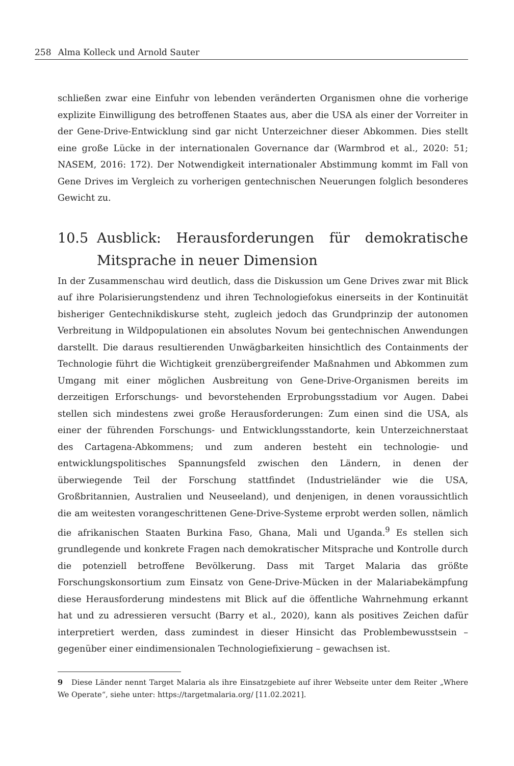258 Alma Kolleck und Arnold Sauter
schließen zwar eine Einfuhr von lebenden veränderten Organismen ohne die vorherige explizite Einwilligung des betroffenen Staates aus, aber die USA als einer der Vorreiter in der Gene-Drive-Entwicklung sind gar nicht Unterzeichner dieser Abkommen. Dies stellt eine große Lücke in der internationalen Governance dar (Warmbrod et al., 2020: 51; NASEM, 2016: 172). Der Notwendigkeit internationaler Abstimmung kommt im Fall von Gene Drives im Vergleich zu vorherigen gentechnischen Neuerungen folglich besonderes Gewicht zu.
10.5 Ausblick: Herausforderungen für demokratische Mitsprache in neuer Dimension
In der Zusammenschau wird deutlich, dass die Diskussion um Gene Drives zwar mit Blick auf ihre Polarisierungstendenz und ihren Technologiefokus einerseits in der Kontinuität bisheriger Gentechnikdiskurse steht, zugleich jedoch das Grundprinzip der autonomen Verbreitung in Wildpopulationen ein absolutes Novum bei gentechnischen Anwendungen darstellt. Die daraus resultierenden Unwägbarkeiten hinsichtlich des Containments der Technologie führt die Wichtigkeit grenzübergreifender Maßnahmen und Abkommen zum Umgang mit einer möglichen Ausbreitung von Gene-Drive-Organismen bereits im derzeitigen Erforschungs- und bevorstehenden Erprobungsstadium vor Augen. Dabei stellen sich mindestens zwei große Herausforderungen: Zum einen sind die USA, als einer der führenden Forschungs- und Entwicklungsstandorte, kein Unterzeichnerstaat des Cartagena-Abkommens; und zum anderen besteht ein technologie- und entwicklungspolitisches Spannungsfeld zwischen den Ländern, in denen der überwiegende Teil der Forschung stattfindet (Industrieländer wie die USA, Großbritannien, Australien und Neuseeland), und denjenigen, in denen voraussichtlich die am weitesten vorangeschrittenen Gene-Drive-Systeme erprobt werden sollen, nämlich die afrikanischen Staaten Burkina Faso, Ghana, Mali und Uganda.<sup>9</sup> Es stellen sich grundlegende und konkrete Fragen nach demokratischer Mitsprache und Kontrolle durch die potenziell betroffene Bevölkerung. Dass mit Target Malaria das größte Forschungskonsortium zum Einsatz von Gene-Drive-Mücken in der Malariabekämpfung diese Herausforderung mindestens mit Blick auf die öffentliche Wahrnehmung erkannt hat und zu adressieren versucht (Barry et al., 2020), kann als positives Zeichen dafür interpretiert werden, dass zumindest in dieser Hinsicht das Problembewusstsein – gegenüber einer eindimensionalen Technologiefixierung – gewachsen ist.
9 Diese Länder nennt Target Malaria als ihre Einsatzgebiete auf ihrer Webseite unter dem Reiter „Where We Operate“, siehe unter: https://targetmalaria.org/ [11.02.2021].